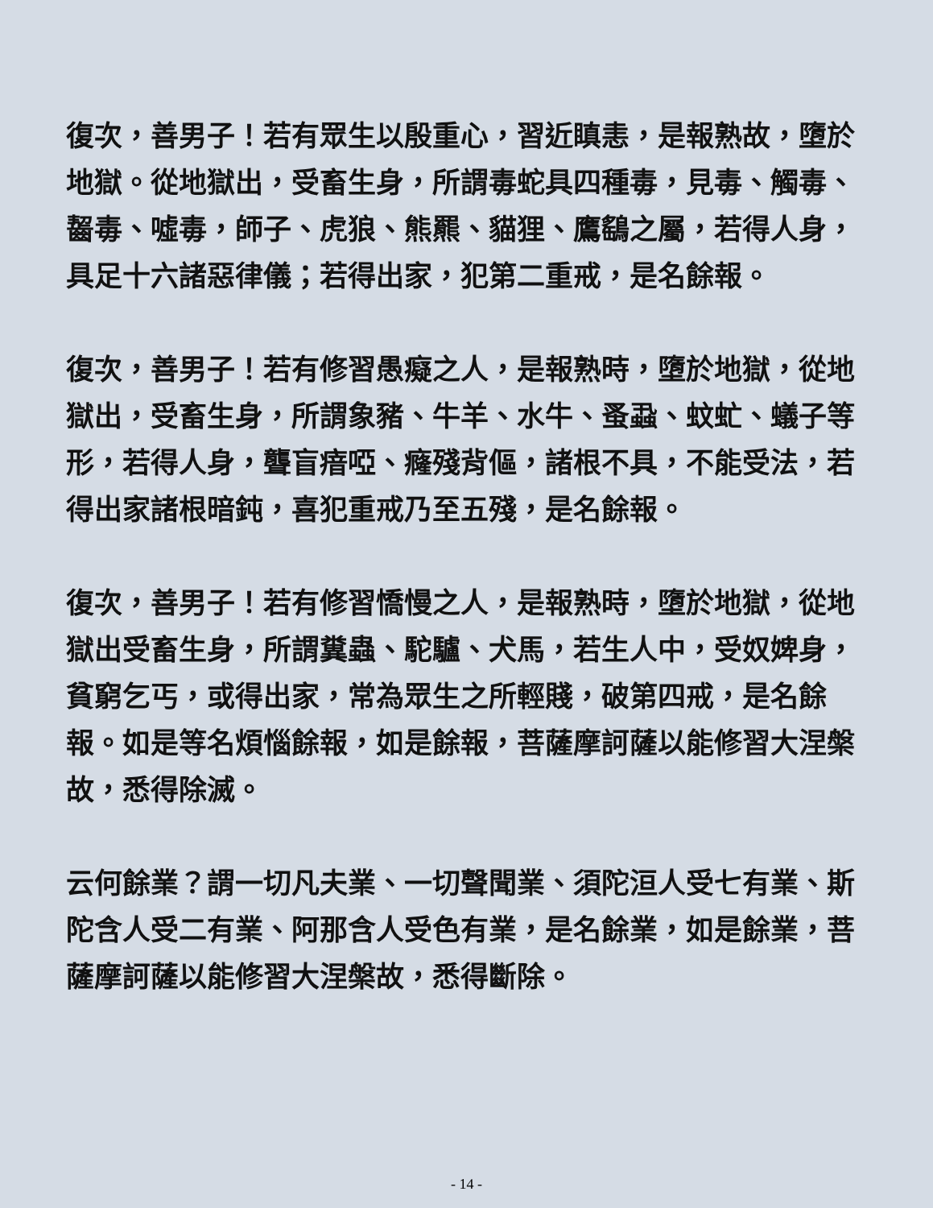復次，善男子！若有眾生以殷重心，習近瞋恚，是報熟故，墮於地獄。從地獄出，受畜生身，所謂毒蛇具四種毒，見毒、觸毒、齧毒、噓毒，師子、虎狼、熊羆、貓狸、鷹鷂之屬，若得人身，具足十六諸惡律儀；若得出家，犯第二重戒，是名餘報。
復次，善男子！若有修習愚癡之人，是報熟時，墮於地獄，從地獄出，受畜生身，所謂象豬、牛羊、水牛、蚤蝨、蚊虻、蟻子等形，若得人身，聾盲瘖啞、癃殘背傴，諸根不具，不能受法，若得出家諸根暗鈍，喜犯重戒乃至五殘，是名餘報。
復次，善男子！若有修習憍慢之人，是報熟時，墮於地獄，從地獄出受畜生身，所謂糞蟲、駝驢、犬馬，若生人中，受奴婢身，貧窮乞丐，或得出家，常為眾生之所輕賤，破第四戒，是名餘報。如是等名煩惱餘報，如是餘報，菩薩摩訶薩以能修習大涅槃故，悉得除滅。
云何餘業？謂一切凡夫業、一切聲聞業、須陀洹人受七有業、斯陀含人受二有業、阿那含人受色有業，是名餘業，如是餘業，菩薩摩訶薩以能修習大涅槃故，悉得斷除。
- 14 -